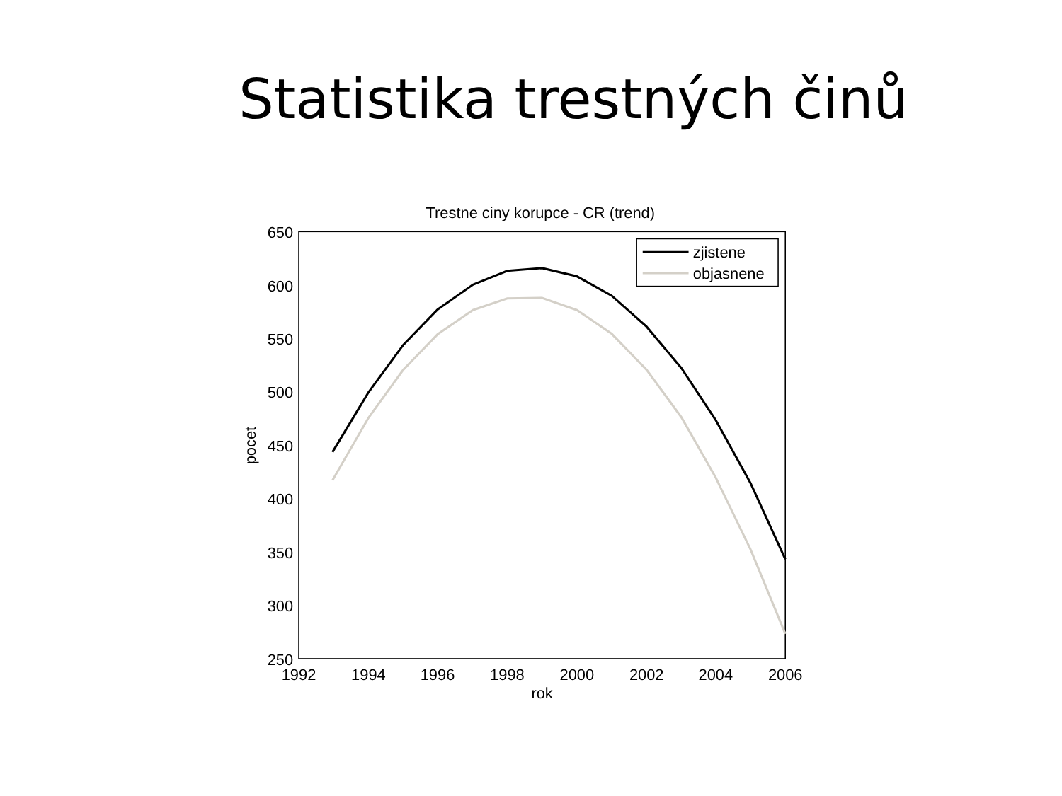Statistika trestných činů
Trestne ciny korupce - CR (trend)
650
600
550
500
450
400
350
300
250
1992
1994
1996
1998
2000
2002
2004
2006
rok
pocet
zjistene
objasnene